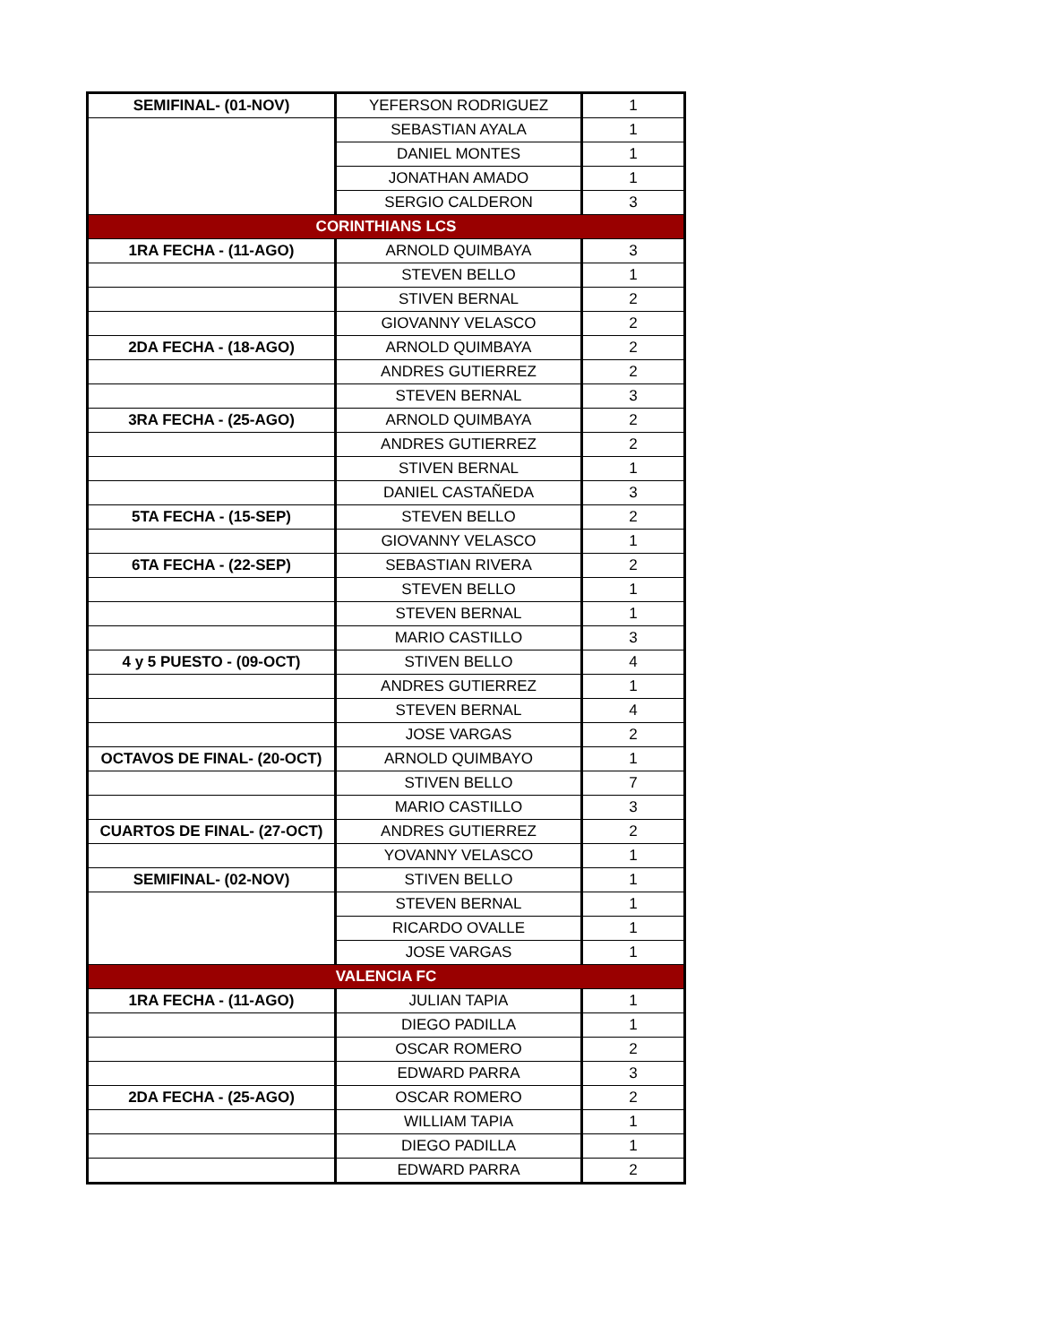| SEMIFINAL- (01-NOV) | YEFERSON RODRIGUEZ | 1 |
| | SEBASTIAN AYALA | 1 |
| | DANIEL MONTES | 1 |
| | JONATHAN AMADO | 1 |
| | SERGIO CALDERON | 3 |
| CORINTHIANS LCS | | |
| 1RA FECHA - (11-AGO) | ARNOLD QUIMBAYA | 3 |
| | STEVEN BELLO | 1 |
| | STIVEN BERNAL | 2 |
| | GIOVANNY VELASCO | 2 |
| 2DA FECHA - (18-AGO) | ARNOLD QUIMBAYA | 2 |
| | ANDRES GUTIERREZ | 2 |
| | STEVEN BERNAL | 3 |
| 3RA FECHA - (25-AGO) | ARNOLD QUIMBAYA | 2 |
| | ANDRES GUTIERREZ | 2 |
| | STIVEN BERNAL | 1 |
| | DANIEL CASTAÑEDA | 3 |
| 5TA FECHA - (15-SEP) | STEVEN BELLO | 2 |
| | GIOVANNY VELASCO | 1 |
| 6TA FECHA - (22-SEP) | SEBASTIAN RIVERA | 2 |
| | STEVEN BELLO | 1 |
| | STEVEN BERNAL | 1 |
| | MARIO CASTILLO | 3 |
| 4 y 5 PUESTO - (09-OCT) | STIVEN BELLO | 4 |
| | ANDRES GUTIERREZ | 1 |
| | STEVEN BERNAL | 4 |
| | JOSE VARGAS | 2 |
| OCTAVOS DE FINAL- (20-OCT) | ARNOLD QUIMBAYO | 1 |
| | STIVEN BELLO | 7 |
| | MARIO CASTILLO | 3 |
| CUARTOS DE FINAL- (27-OCT) | ANDRES GUTIERREZ | 2 |
| | YOVANNY VELASCO | 1 |
| SEMIFINAL- (02-NOV) | STIVEN BELLO | 1 |
| | STEVEN BERNAL | 1 |
| | RICARDO OVALLE | 1 |
| | JOSE VARGAS | 1 |
| VALENCIA FC | | |
| 1RA FECHA - (11-AGO) | JULIAN TAPIA | 1 |
| | DIEGO PADILLA | 1 |
| | OSCAR ROMERO | 2 |
| | EDWARD PARRA | 3 |
| 2DA FECHA - (25-AGO) | OSCAR ROMERO | 2 |
| | WILLIAM TAPIA | 1 |
| | DIEGO PADILLA | 1 |
| | EDWARD PARRA | 2 |